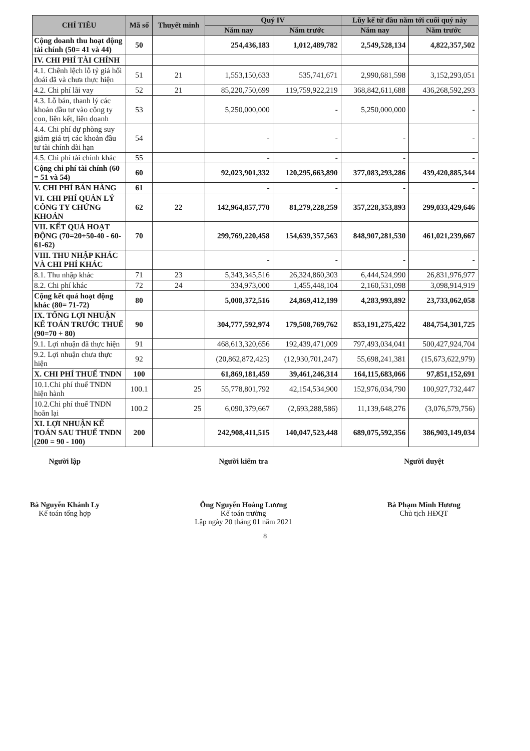| CHỈ TIÊU | Mã số | Thuyết minh | Quý IV | | Lũy kế từ đầu năm tới cuối quý này | |
| --- | --- | --- | --- | --- | --- | --- |
| | | | Năm nay | Năm trước | Năm nay | Năm trước |
| Cộng doanh thu hoạt động tài chính (50= 41 và 44) | 50 | | 254,436,183 | 1,012,489,782 | 2,549,528,134 | 4,822,357,502 |
| IV. CHI PHÍ TÀI CHÍNH | | | | | | |
| 4.1. Chênh lệch lỗ tỷ giá hối đoái đã và chưa thực hiện | 51 | 21 | 1,553,150,633 | 535,741,671 | 2,990,681,598 | 3,152,293,051 |
| 4.2. Chi phí lãi vay | 52 | 21 | 85,220,750,699 | 119,759,922,219 | 368,842,611,688 | 436,268,592,293 |
| 4.3. Lỗ bán, thanh lý các khoản đầu tư vào công ty con, liên kết, liên doanh | 53 | | 5,250,000,000 | - | 5,250,000,000 | - |
| 4.4. Chi phí dự phòng suy giảm giá trị các khoản đầu tư tài chính dài hạn | 54 | | - | - | - | - |
| 4.5. Chi phí tài chính khác | 55 | | - | - | - | - |
| Cộng chi phí tài chính (60 = 51 và 54) | 60 | | 92,023,901,332 | 120,295,663,890 | 377,083,293,286 | 439,420,885,344 |
| V. CHI PHÍ BÁN HÀNG | 61 | | - | - | - | - |
| VI. CHI PHÍ QUẢN LÝ CÔNG TY CHỨNG KHOÁN | 62 | 22 | 142,964,857,770 | 81,279,228,259 | 357,228,353,893 | 299,033,429,646 |
| VII. KẾT QUẢ HOẠT ĐỘNG (70=20+50-40 - 60-61-62) | 70 | | 299,769,220,458 | 154,639,357,563 | 848,907,281,530 | 461,021,239,667 |
| VIII. THU NHẬP KHÁC VÀ CHI PHÍ KHÁC | | | - | - | - | - |
| 8.1. Thu nhập khác | 71 | 23 | 5,343,345,516 | 26,324,860,303 | 6,444,524,990 | 26,831,976,977 |
| 8.2. Chi phí khác | 72 | 24 | 334,973,000 | 1,455,448,104 | 2,160,531,098 | 3,098,914,919 |
| Cộng kết quả hoạt động khác (80= 71-72) | 80 | | 5,008,372,516 | 24,869,412,199 | 4,283,993,892 | 23,733,062,058 |
| IX. TỔNG LỢI NHUẬN KẾ TOÁN TRƯỚC THUẾ (90=70 + 80) | 90 | | 304,777,592,974 | 179,508,769,762 | 853,191,275,422 | 484,754,301,725 |
| 9.1. Lợi nhuận đã thực hiện | 91 | | 468,613,320,656 | 192,439,471,009 | 797,493,034,041 | 500,427,924,704 |
| 9.2. Lợi nhuận chưa thực hiện | 92 | | (20,862,872,425) | (12,930,701,247) | 55,698,241,381 | (15,673,622,979) |
| X. CHI PHÍ THUẾ TNDN | 100 | | 61,869,181,459 | 39,461,246,314 | 164,115,683,066 | 97,851,152,691 |
| 10.1.Chi phí thuế TNDN hiện hành | 100.1 | 25 | 55,778,801,792 | 42,154,534,900 | 152,976,034,790 | 100,927,732,447 |
| 10.2.Chi phí thuế TNDN hoãn lại | 100.2 | 25 | 6,090,379,667 | (2,693,288,586) | 11,139,648,276 | (3,076,579,756) |
| XI. LỢI NHUẬN KẾ TOÁN SAU THUẾ TNDN (200 = 90 - 100) | 200 | | 242,908,411,515 | 140,047,523,448 | 689,075,592,356 | 386,903,149,034 |
Người lập
Bà Nguyễn Khánh Ly
Kế toán tổng hợp
Người kiểm tra
Ông Nguyễn Hoàng Lương
Kế toán trưởng
Lập ngày 20 tháng 01 năm 2021
Người duyệt
Bà Phạm Minh Hương
Chủ tịch HĐQT
8